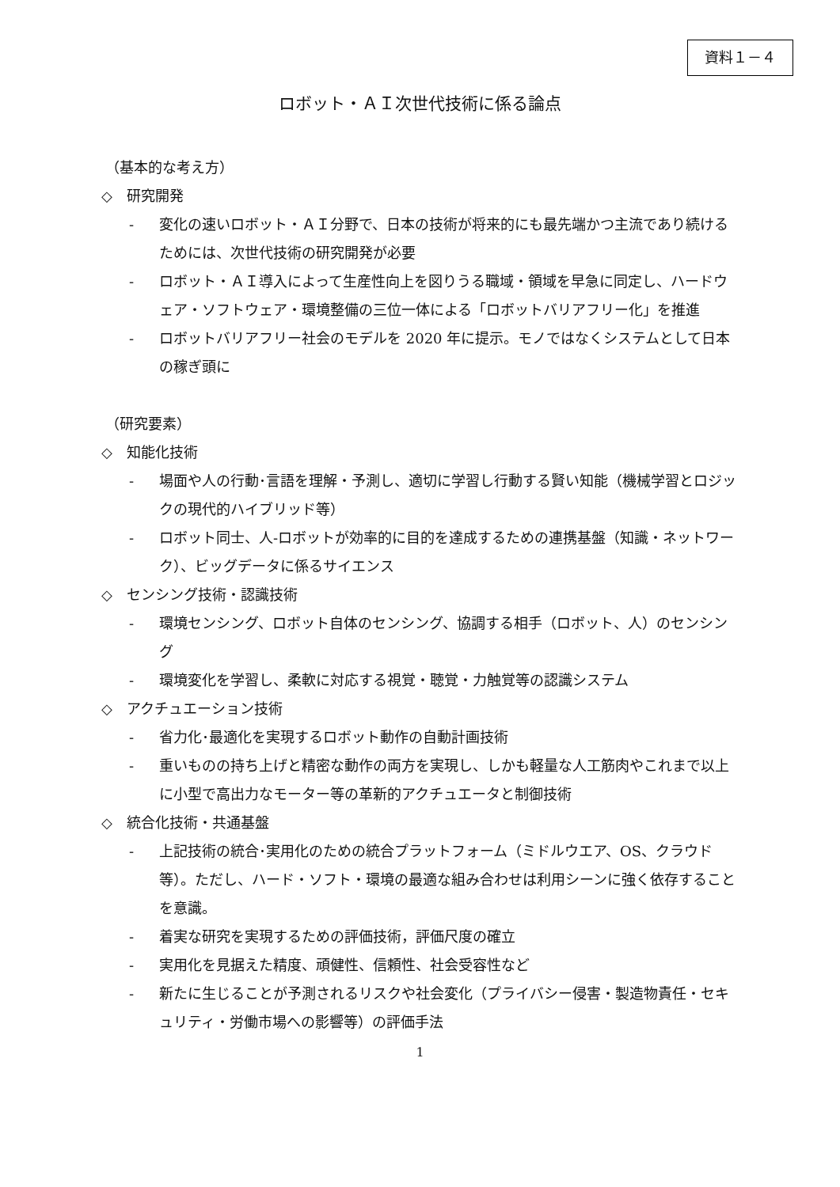資料１－４
ロボット・ＡＩ次世代技術に係る論点
（基本的な考え方）
◇　研究開発
- 変化の速いロボット・ＡＩ分野で、日本の技術が将来的にも最先端かつ主流であり続けるためには、次世代技術の研究開発が必要
- ロボット・ＡＩ導入によって生産性向上を図りうる職域・領域を早急に同定し、ハードウェア・ソフトウェア・環境整備の三位一体による「ロボットバリアフリー化」を推進
- ロボットバリアフリー社会のモデルを 2020 年に提示。モノではなくシステムとして日本の稼ぎ頭に
（研究要素）
◇　知能化技術
- 場面や人の行動･言語を理解・予測し、適切に学習し行動する賢い知能（機械学習とロジックの現代的ハイブリッド等）
- ロボット同士、人-ロボットが効率的に目的を達成するための連携基盤（知識・ネットワーク）、ビッグデータに係るサイエンス
◇　センシング技術・認識技術
- 環境センシング、ロボット自体のセンシング、協調する相手（ロボット、人）のセンシング
- 環境変化を学習し、柔軟に対応する視覚・聴覚・力触覚等の認識システム
◇　アクチュエーション技術
- 省力化･最適化を実現するロボット動作の自動計画技術
- 重いものの持ち上げと精密な動作の両方を実現し、しかも軽量な人工筋肉やこれまで以上に小型で高出力なモーター等の革新的アクチュエータと制御技術
◇　統合化技術・共通基盤
- 上記技術の統合･実用化のための統合プラットフォーム（ミドルウエア、OS、クラウド等）。ただし、ハード・ソフト・環境の最適な組み合わせは利用シーンに強く依存することを意識。
- 着実な研究を実現するための評価技術，評価尺度の確立
- 実用化を見据えた精度、頑健性、信頼性、社会受容性など
- 新たに生じることが予測されるリスクや社会変化（プライバシー侵害・製造物責任・セキュリティ・労働市場への影響等）の評価手法
1